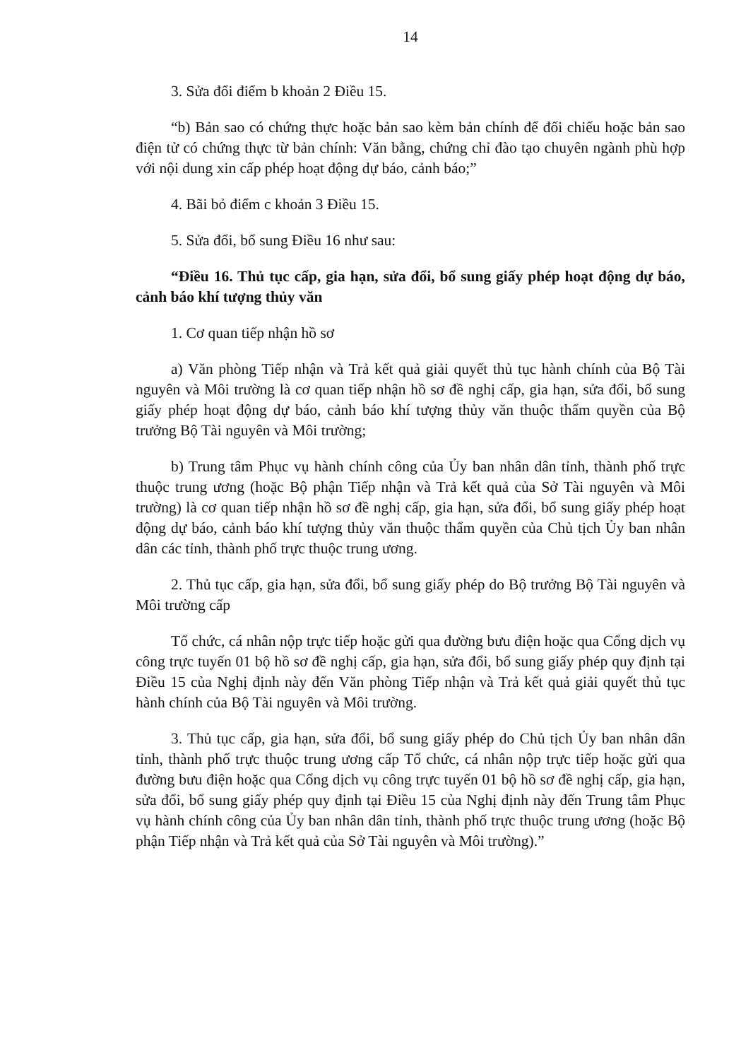14
3. Sửa đổi điểm b khoản 2 Điều 15.
“b) Bản sao có chứng thực hoặc bản sao kèm bản chính để đối chiếu hoặc bản sao điện tử có chứng thực từ bản chính: Văn bằng, chứng chỉ đào tạo chuyên ngành phù hợp với nội dung xin cấp phép hoạt động dự báo, cảnh báo;”
4. Bãi bỏ điểm c khoản 3 Điều 15.
5. Sửa đổi, bổ sung Điều 16 như sau:
“Điều 16. Thủ tục cấp, gia hạn, sửa đổi, bổ sung giấy phép hoạt động dự báo, cảnh báo khí tượng thủy văn
1. Cơ quan tiếp nhận hồ sơ
a) Văn phòng Tiếp nhận và Trả kết quả giải quyết thủ tục hành chính của Bộ Tài nguyên và Môi trường là cơ quan tiếp nhận hồ sơ đề nghị cấp, gia hạn, sửa đổi, bổ sung giấy phép hoạt động dự báo, cảnh báo khí tượng thủy văn thuộc thẩm quyền của Bộ trưởng Bộ Tài nguyên và Môi trường;
b) Trung tâm Phục vụ hành chính công của Ủy ban nhân dân tỉnh, thành phố trực thuộc trung ương (hoặc Bộ phận Tiếp nhận và Trả kết quả của Sở Tài nguyên và Môi trường) là cơ quan tiếp nhận hồ sơ đề nghị cấp, gia hạn, sửa đổi, bổ sung giấy phép hoạt động dự báo, cảnh báo khí tượng thủy văn thuộc thẩm quyền của Chủ tịch Ủy ban nhân dân các tỉnh, thành phố trực thuộc trung ương.
2. Thủ tục cấp, gia hạn, sửa đổi, bổ sung giấy phép do Bộ trưởng Bộ Tài nguyên và Môi trường cấp
Tổ chức, cá nhân nộp trực tiếp hoặc gửi qua đường bưu điện hoặc qua Cổng dịch vụ công trực tuyến 01 bộ hồ sơ đề nghị cấp, gia hạn, sửa đổi, bổ sung giấy phép quy định tại Điều 15 của Nghị định này đến Văn phòng Tiếp nhận và Trả kết quả giải quyết thủ tục hành chính của Bộ Tài nguyên và Môi trường.
3. Thủ tục cấp, gia hạn, sửa đổi, bổ sung giấy phép do Chủ tịch Ủy ban nhân dân tỉnh, thành phố trực thuộc trung ương cấp Tổ chức, cá nhân nộp trực tiếp hoặc gửi qua đường bưu điện hoặc qua Cổng dịch vụ công trực tuyến 01 bộ hồ sơ đề nghị cấp, gia hạn, sửa đổi, bổ sung giấy phép quy định tại Điều 15 của Nghị định này đến Trung tâm Phục vụ hành chính công của Ủy ban nhân dân tỉnh, thành phố trực thuộc trung ương (hoặc Bộ phận Tiếp nhận và Trả kết quả của Sở Tài nguyên và Môi trường).”